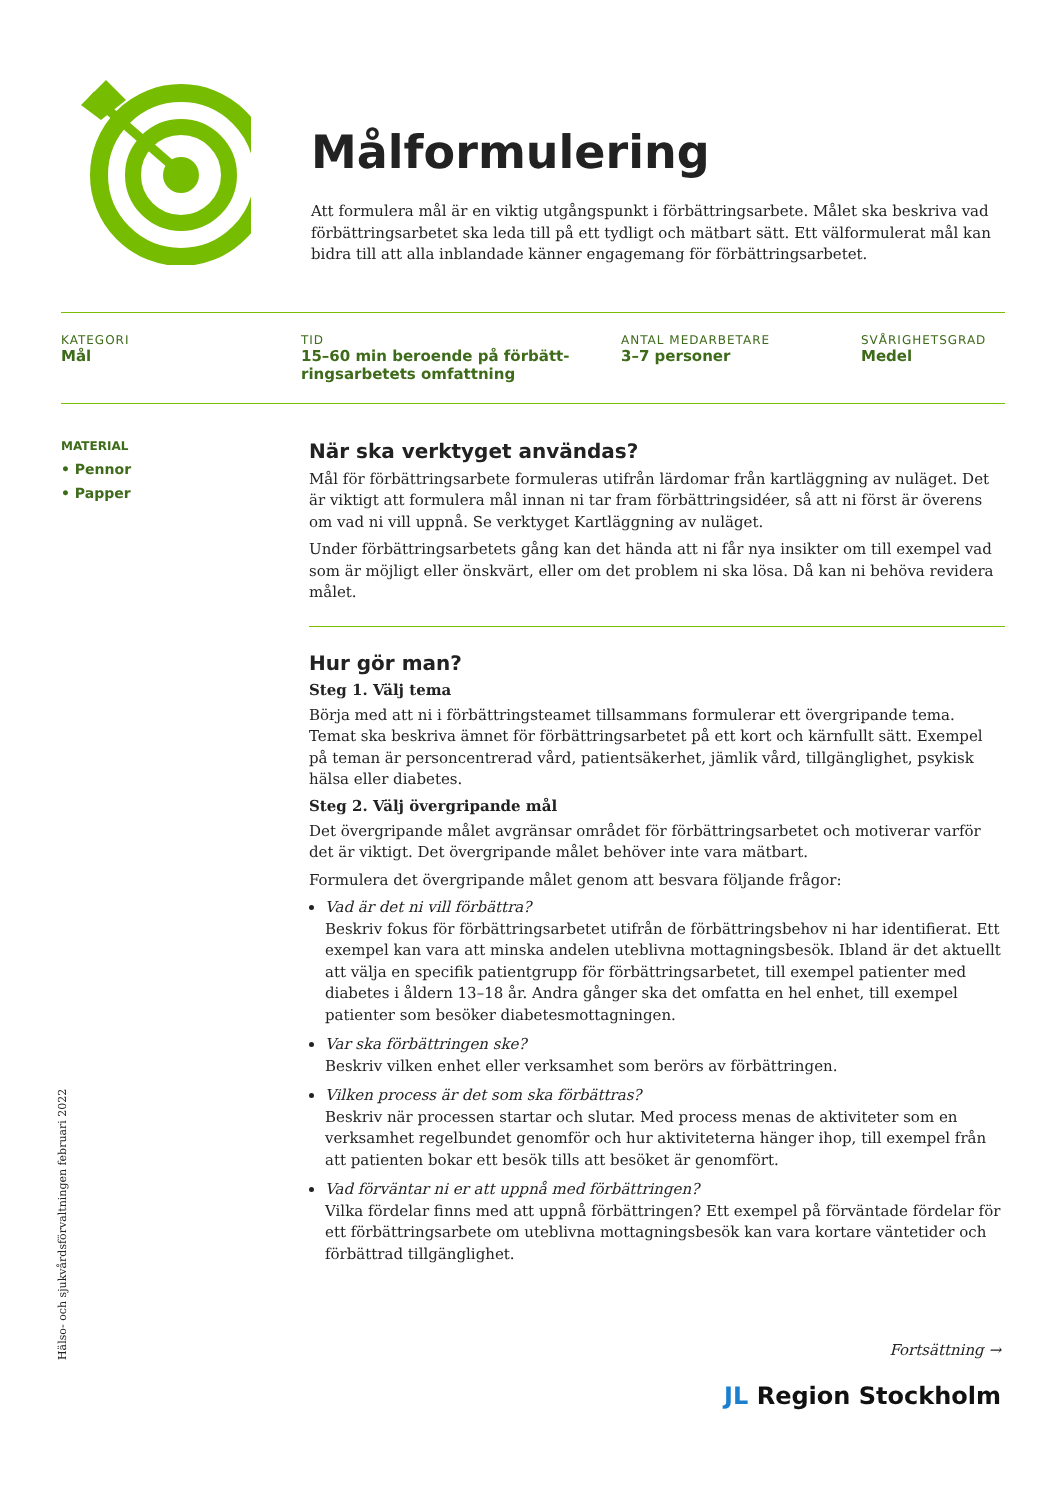Målformulering
Att formulera mål är en viktig utgångspunkt i förbättringsarbete. Målet ska beskriva vad förbättringsarbetet ska leda till på ett tydligt och mätbart sätt. Ett välformulerat mål kan bidra till att alla inblandade känner engagemang för förbättringsarbetet.
KATEGORI
Mål
TID
15–60 min beroende på förbätt-ringsarbetets omfattning
ANTAL MEDARBETARE
3–7 personer
SVÅRIGHETSGRAD
Medel
MATERIAL
• Pennor
• Papper
När ska verktyget användas?
Mål för förbättringsarbete formuleras utifrån lärdomar från kartläggning av nuläget. Det är viktigt att formulera mål innan ni tar fram förbättringsidéer, så att ni först är överens om vad ni vill uppnå. Se verktyget Kartläggning av nuläget.
Under förbättringsarbetets gång kan det hända att ni får nya insikter om till exempel vad som är möjligt eller önskvärt, eller om det problem ni ska lösa. Då kan ni behöva revidera målet.
Hur gör man?
Steg 1. Välj tema
Börja med att ni i förbättringsteamet tillsammans formulerar ett övergripande tema. Temat ska beskriva ämnet för förbättringsarbetet på ett kort och kärnfullt sätt. Exempel på teman är personcentrerad vård, patientsäkerhet, jämlik vård, tillgänglighet, psykisk hälsa eller diabetes.
Steg 2. Välj övergripande mål
Det övergripande målet avgränsar området för förbättringsarbetet och motiverar varför det är viktigt. Det övergripande målet behöver inte vara mätbart.
Formulera det övergripande målet genom att besvara följande frågor:
Vad är det ni vill förbättra?
Beskriv fokus för förbättringsarbetet utifrån de förbättringsbehov ni har identifierat. Ett exempel kan vara att minska andelen uteblivna mottagningsbesök. Ibland är det aktuellt att välja en specifik patientgrupp för förbättringsarbetet, till exempel patienter med diabetes i åldern 13–18 år. Andra gånger ska det omfatta en hel enhet, till exempel patienter som besöker diabetesmottagningen.
Var ska förbättringen ske?
Beskriv vilken enhet eller verksamhet som berörs av förbättringen.
Vilken process är det som ska förbättras?
Beskriv när processen startar och slutar. Med process menas de aktiviteter som en verksamhet regelbundet genomför och hur aktiviteterna hänger ihop, till exempel från att patienten bokar ett besök tills att besöket är genomfört.
Vad förväntar ni er att uppnå med förbättringen?
Vilka fördelar finns med att uppnå förbättringen? Ett exempel på förväntade fördelar för ett förbättringsarbete om uteblivna mottagningsbesök kan vara kortare väntetider och förbättrad tillgänglighet.
Hälso- och sjukvårdsförvaltningen februari 2022
Fortsättning →
JL Region Stockholm